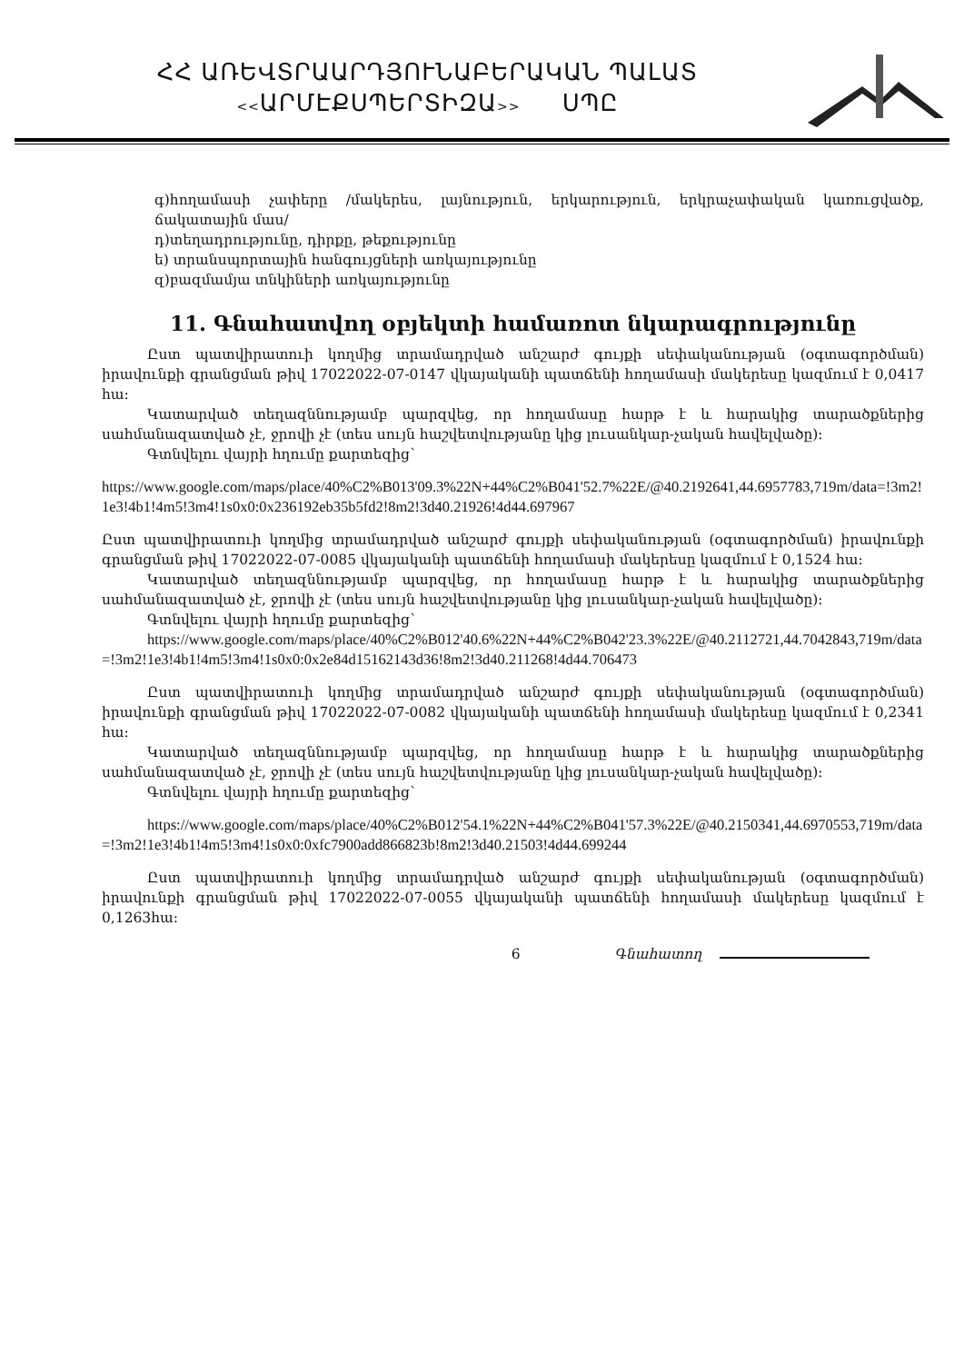ՀՀ ԱՌԵՎՏՐԱԱՐԴՅՈՒՆԱԲԵՐԱԿԱՆ ՊԱԼԱՏ
<<ԱՐՄԷՔՍՊԵՐՏԻԶԱ>> ՍՊԸ
գ)հողամասի չափերը /մակերես, լայնություն, երկարություն, երկրաչափական կառուցվածք, ճակատային մաս/
դ)տեղադրությունը, դիրքը, թեքությունը
ե) տրանսպորտային հանգույցների առկայությունը
զ)բազմամյա տնկիների առկայությունը
11. Գնահատվող օբյեկտի համառոտ նկարագրությունը
Ըստ պատվիրատուի կողմից տրամադրված անշարժ գույքի սեփականության (օգտագործման) իրավունքի գրանցման թիվ 17022022-07-0147 վկայականի պատճենի հողամասի մակերեսը կազմում է 0,0417 հա:
Կատարված տեղազննությամբ պարզվեց, որ հողամասը հարթ է և հարակից տարածքներից սահմանազատված չէ, ջրովի չէ (տես սույն հաշվետվությանը կից լուսանկար-չական հավելվածը):
Գտնվելու վայրի հղումը քարտեզից`
https://www.google.com/maps/place/40%C2%B013'09.3%22N+44%C2%B041'52.7%22E/@40.2192641,44.6957783,719m/data=!3m2!1e3!4b1!4m5!3m4!1s0x0:0x236192eb35b5fd2!8m2!3d40.21926!4d44.697967
Ըստ պատվիրատուի կողմից տրամադրված անշարժ գույքի սեփականության (օգտագործման) իրավունքի գրանցման թիվ 17022022-07-0085 վկայականի պատճենի հողամասի մակերեսը կազմում է 0,1524 հա:
Կատարված տեղազննությամբ պարզվեց, որ հողամասը հարթ է և հարակից տարածքներից սահմանազատված չէ, ջրովի չէ (տես սույն հաշվետվությանը կից լուսանկար-չական հավելվածը):
Գտնվելու վայրի հղումը քարտեզից`
https://www.google.com/maps/place/40%C2%B012'40.6%22N+44%C2%B042'23.3%22E/@40.2112721,44.7042843,719m/data=!3m2!1e3!4b1!4m5!3m4!1s0x0:0x2e84d15162143d36!8m2!3d40.211268!4d44.706473
Ըստ պատվիրատուի կողմից տրամադրված անշարժ գույքի սեփականության (օգտագործման) իրավունքի գրանցման թիվ 17022022-07-0082 վկայականի պատճենի հողամասի մակերեսը կազմում է 0,2341 հա:
Կատարված տեղազննությամբ պարզվեց, որ հողամասը հարթ է և հարակից տարածքներից սահմանազատված չէ, ջրովի չէ (տես սույն հաշվետվությանը կից լուսանկար-չական հավելվածը):
Գտնվելու վայրի հղումը քարտեզից`
https://www.google.com/maps/place/40%C2%B012'54.1%22N+44%C2%B041'57.3%22E/@40.2150341,44.6970553,719m/data=!3m2!1e3!4b1!4m5!3m4!1s0x0:0xfc7900add866823b!8m2!3d40.21503!4d44.699244
Ըստ պատվիրատուի կողմից տրամադրված անշարժ գույքի սեփականության (օգտագործման) իրավունքի գրանցման թիվ 17022022-07-0055 վկայականի պատճենի հողամասի մակերեսը կազմում է 0,1263հա:
6 Գնահատող